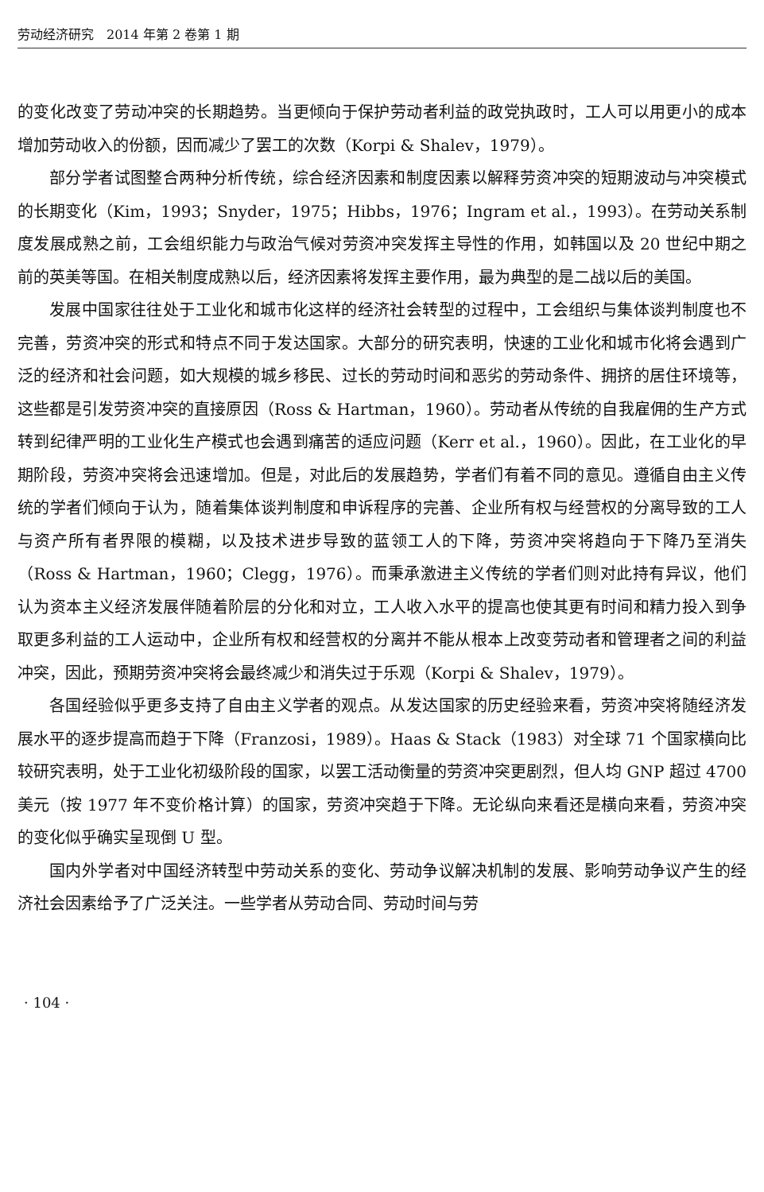劳动经济研究　2014 年第 2 卷第 1 期
的变化改变了劳动冲突的长期趋势。当更倾向于保护劳动者利益的政党执政时，工人可以用更小的成本增加劳动收入的份额，因而减少了罢工的次数（Korpi & Shalev，1979）。
部分学者试图整合两种分析传统，综合经济因素和制度因素以解释劳资冲突的短期波动与冲突模式的长期变化（Kim，1993；Snyder，1975；Hibbs，1976；Ingram et al.，1993）。在劳动关系制度发展成熟之前，工会组织能力与政治气候对劳资冲突发挥主导性的作用，如韩国以及 20 世纪中期之前的英美等国。在相关制度成熟以后，经济因素将发挥主要作用，最为典型的是二战以后的美国。
发展中国家往往处于工业化和城市化这样的经济社会转型的过程中，工会组织与集体谈判制度也不完善，劳资冲突的形式和特点不同于发达国家。大部分的研究表明，快速的工业化和城市化将会遇到广泛的经济和社会问题，如大规模的城乡移民、过长的劳动时间和恶劣的劳动条件、拥挤的居住环境等，这些都是引发劳资冲突的直接原因（Ross & Hartman，1960）。劳动者从传统的自我雇佣的生产方式转到纪律严明的工业化生产模式也会遇到痛苦的适应问题（Kerr et al.，1960）。因此，在工业化的早期阶段，劳资冲突将会迅速增加。但是，对此后的发展趋势，学者们有着不同的意见。遵循自由主义传统的学者们倾向于认为，随着集体谈判制度和申诉程序的完善、企业所有权与经营权的分离导致的工人与资产所有者界限的模糊，以及技术进步导致的蓝领工人的下降，劳资冲突将趋向于下降乃至消失（Ross & Hartman，1960；Clegg，1976）。而秉承激进主义传统的学者们则对此持有异议，他们认为资本主义经济发展伴随着阶层的分化和对立，工人收入水平的提高也使其更有时间和精力投入到争取更多利益的工人运动中，企业所有权和经营权的分离并不能从根本上改变劳动者和管理者之间的利益冲突，因此，预期劳资冲突将会最终减少和消失过于乐观（Korpi & Shalev，1979）。
各国经验似乎更多支持了自由主义学者的观点。从发达国家的历史经验来看，劳资冲突将随经济发展水平的逐步提高而趋于下降（Franzosi，1989）。Haas & Stack（1983）对全球 71 个国家横向比较研究表明，处于工业化初级阶段的国家，以罢工活动衡量的劳资冲突更剧烈，但人均 GNP 超过 4700 美元（按 1977 年不变价格计算）的国家，劳资冲突趋于下降。无论纵向来看还是横向来看，劳资冲突的变化似乎确实呈现倒 U 型。
国内外学者对中国经济转型中劳动关系的变化、劳动争议解决机制的发展、影响劳动争议产生的经济社会因素给予了广泛关注。一些学者从劳动合同、劳动时间与劳
· 104 ·